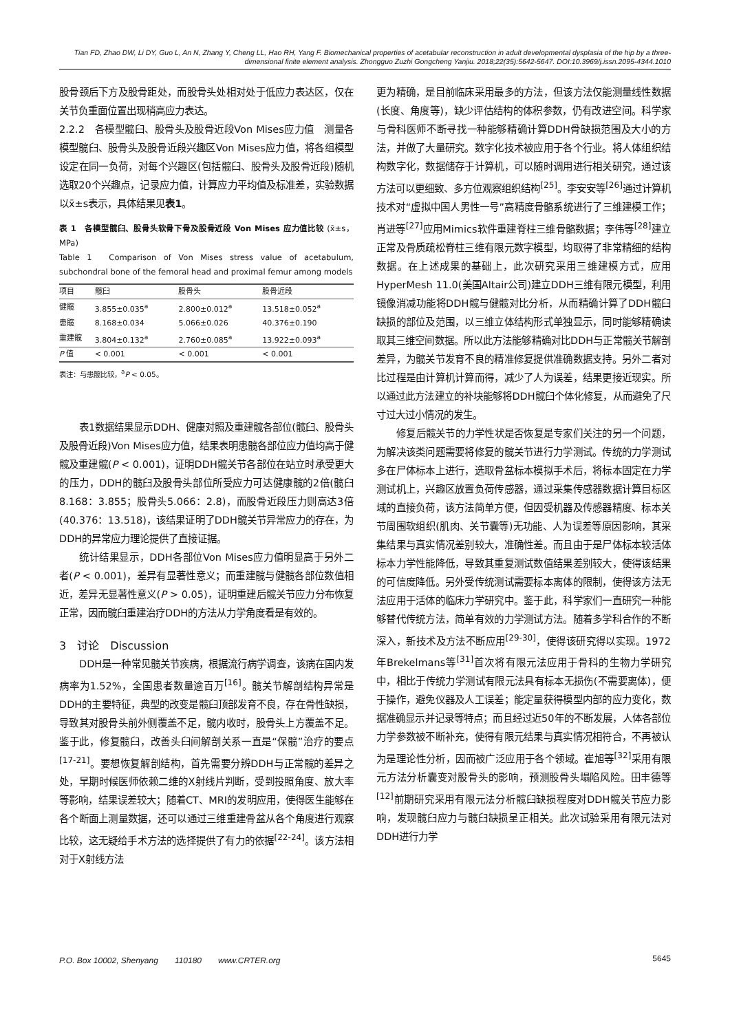Tian FD, Zhao DW, Li DY, Guo L, An N, Zhang Y, Cheng LL, Hao RH, Yang F. Biomechanical properties of acetabular reconstruction in adult developmental dysplasia of the hip by a three-dimensional finite element analysis. Zhongguo Zuzhi Gongcheng Yanjiu. 2018;22(35):5642-5647. DOI:10.3969/j.issn.2095-4344.1010
股骨颈后下方及股骨距处，而股骨头处相对处于低应力表达区，仅在关节负重面位置出现稍高应力表达。
2.2.2　各模型髋臼、股骨头及股骨近段Von Mises应力值　测量各模型髋臼、股骨头及股骨近段兴趣区Von Mises应力值，将各组模型设定在同一负荷，对每个兴趣区(包括髋臼、股骨头及股骨近段)随机选取20个兴趣点，记录应力值，计算应力平均值及标准差，实验数据以x̄±s表示，具体结果见表1。
表 1　各模型髋臼、股骨头软骨下骨及股骨近段 Von Mises 应力值比较 (x̄±s，MPa)
Table 1　Comparison of Von Mises stress value of acetabulum, subchondral bone of the femoral head and proximal femur among models
| 项目 | 髋臼 | 股骨头 | 股骨近段 |
| --- | --- | --- | --- |
| 健髋 | 3.855±0.035<sup>a</sup> | 2.800±0.012<sup>a</sup> | 13.518±0.052<sup>a</sup> |
| 患髋 | 8.168±0.034 | 5.066±0.026 | 40.376±0.190 |
| 重建髋 | 3.804±0.132<sup>a</sup> | 2.760±0.085<sup>a</sup> | 13.922±0.093<sup>a</sup> |
| P 值 | < 0.001 | < 0.001 | < 0.001 |
表注：与患髋比较，<sup>a</sup>P < 0.05。
表1数据结果显示DDH、健康对照及重建髋各部位(髋臼、股骨头及股骨近段)Von Mises应力值，结果表明患髋各部位应力值均高于健髋及重建髋(P < 0.001)，证明DDH髋关节各部位在站立时承受更大的压力，DDH的髋臼及股骨头部位所受应力可达健康髋的2倍(髋臼8.168：3.855；股骨头5.066：2.8)，而股骨近段压力则高达3倍(40.376：13.518)，该结果证明了DDH髋关节异常应力的存在，为DDH的异常应力理论提供了直接证据。
统计结果显示，DDH各部位Von Mises应力值明显高于另外二者(P < 0.001)，差异有显著性意义；而重建髋与健髋各部位数值相近，差异无显著性意义(P > 0.05)，证明重建后髋关节应力分布恢复正常，因而髋臼重建治疗DDH的方法从力学角度看是有效的。
3　讨论　Discussion
DDH是一种常见髋关节疾病，根据流行病学调查，该病在国内发病率为1.52%，全国患者数量逾百万<sup>[16]</sup>。髋关节解剖结构异常是DDH的主要特征，典型的改变是髋臼顶部发育不良，存在骨性缺损，导致其对股骨头前外侧覆盖不足，髋内收时，股骨头上方覆盖不足。鉴于此，修复髋臼，改善头臼间解剖关系一直是“保髋”治疗的要点<sup>[17-21]</sup>。要想恢复解剖结构，首先需要分辨DDH与正常髋的差异之处，早期时候医师依赖二维的X射线片判断，受到投照角度、放大率等影响，结果误差较大；随着CT、MRI的发明应用，使得医生能够在各个断面上测量数据，还可以通过三维重建骨盆从各个角度进行观察比较，这无疑给手术方法的选择提供了有力的依据<sup>[22-24]</sup>。该方法相对于X射线方法
更为精确，是目前临床采用最多的方法，但该方法仅能测量线性数据(长度、角度等)，缺少评估结构的体积参数，仍有改进空间。科学家与骨科医师不断寻找一种能够精确计算DDH骨缺损范围及大小的方法，并做了大量研究。数字化技术被应用于各个行业。将人体组织结构数字化，数据储存于计算机，可以随时调用进行相关研究，通过该方法可以更细致、多方位观察组织结构<sup>[25]</sup>。李安安等<sup>[26]</sup>通过计算机技术对“虚拟中国人男性一号”高精度骨骼系统进行了三维建模工作；肖进等<sup>[27]</sup>应用Mimics软件重建脊柱三维骨骼数据；李伟等<sup>[28]</sup>建立正常及骨质疏松脊柱三维有限元数字模型，均取得了非常精细的结构数据。在上述成果的基础上，此次研究采用三维建模方式，应用HyperMesh 11.0(美国Altair公司)建立DDH三维有限元模型，利用镜像消减功能将DDH髋与健髋对比分析，从而精确计算了DDH髋臼缺损的部位及范围，以三维立体结构形式单独显示，同时能够精确读取其三维空间数据。所以此方法能够精确对比DDH与正常髋关节解剖差异，为髋关节发育不良的精准修复提供准确数据支持。另外二者对比过程是由计算机计算而得，减少了人为误差，结果更接近现实。所以通过此方法建立的补块能够将DDH髋臼个体化修复，从而避免了尺寸过大过小情况的发生。
修复后髋关节的力学性状是否恢复是专家们关注的另一个问题，为解决该类问题需要将修复的髋关节进行力学测试。传统的力学测试多在尸体标本上进行，选取骨盆标本模拟手术后，将标本固定在力学测试机上，兴趣区放置负荷传感器，通过采集传感器数据计算目标区域的直接负荷，该方法简单方便，但因受机器及传感器精度、标本关节周围软组织(肌肉、关节囊等)无功能、人为误差等原因影响，其采集结果与真实情况差别较大，准确性差。而且由于是尸体标本较活体标本力学性能降低，导致其重复测试数值结果差别较大，使得该结果的可信度降低。另外受传统测试需要标本离体的限制，使得该方法无法应用于活体的临床力学研究中。鉴于此，科学家们一直研究一种能够替代传统方法，简单有效的力学测试方法。随着多学科合作的不断深入，新技术及方法不断应用<sup>[29-30]</sup>，使得该研究得以实现。1972年Brekelmans等<sup>[31]</sup>首次将有限元法应用于骨科的生物力学研究中，相比于传统力学测试有限元法具有标本无损伤(不需要离体)，便于操作，避免仪器及人工误差；能定量获得模型内部的应力变化，数据准确显示并记录等特点；而且经过近50年的不断发展，人体各部位力学参数被不断补充，使得有限元结果与真实情况相符合，不再被认为是理论性分析，因而被广泛应用于各个领域。崔旭等<sup>[32]</sup>采用有限元方法分析囊变对股骨头的影响，预测股骨头塌陷风险。田丰德等<sup>[12]</sup>前期研究采用有限元法分析髋臼缺损程度对DDH髋关节应力影响，发现髋臼应力与髋臼缺损呈正相关。此次试验采用有限元法对DDH进行力学
P.O. Box 10002, Shenyang　　110180　　www.CRTER.org 5645